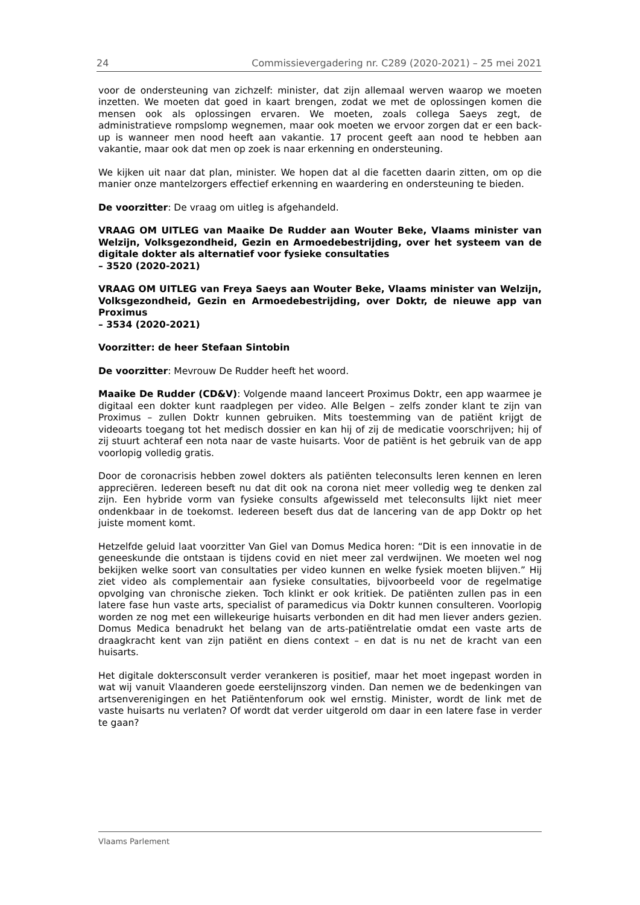24 Commissievergadering nr. C289 (2020-2021) – 25 mei 2021
voor de ondersteuning van zichzelf: minister, dat zijn allemaal werven waarop we moeten inzetten. We moeten dat goed in kaart brengen, zodat we met de oplossingen komen die mensen ook als oplossingen ervaren. We moeten, zoals collega Saeys zegt, de administratieve rompslomp wegnemen, maar ook moeten we ervoor zorgen dat er een back-up is wanneer men nood heeft aan vakantie. 17 procent geeft aan nood te hebben aan vakantie, maar ook dat men op zoek is naar erkenning en ondersteuning.
We kijken uit naar dat plan, minister. We hopen dat al die facetten daarin zitten, om op die manier onze mantelzorgers effectief erkenning en waardering en ondersteuning te bieden.
De voorzitter: De vraag om uitleg is afgehandeld.
VRAAG OM UITLEG van Maaike De Rudder aan Wouter Beke, Vlaams minister van Welzijn, Volksgezondheid, Gezin en Armoedebestrijding, over het systeem van de digitale dokter als alternatief voor fysieke consultaties
– 3520 (2020-2021)
VRAAG OM UITLEG van Freya Saeys aan Wouter Beke, Vlaams minister van Welzijn, Volksgezondheid, Gezin en Armoedebestrijding, over Doktr, de nieuwe app van Proximus
– 3534 (2020-2021)
Voorzitter: de heer Stefaan Sintobin
De voorzitter: Mevrouw De Rudder heeft het woord.
Maaike De Rudder (CD&V): Volgende maand lanceert Proximus Doktr, een app waarmee je digitaal een dokter kunt raadplegen per video. Alle Belgen – zelfs zonder klant te zijn van Proximus – zullen Doktr kunnen gebruiken. Mits toestemming van de patiënt krijgt de videoarts toegang tot het medisch dossier en kan hij of zij de medicatie voorschrijven; hij of zij stuurt achteraf een nota naar de vaste huisarts. Voor de patiënt is het gebruik van de app voorlopig volledig gratis.
Door de coronacrisis hebben zowel dokters als patiënten teleconsults leren kennen en leren appreciëren. Iedereen beseft nu dat dit ook na corona niet meer volledig weg te denken zal zijn. Een hybride vorm van fysieke consults afgewisseld met teleconsults lijkt niet meer ondenkbaar in de toekomst. Iedereen beseft dus dat de lancering van de app Doktr op het juiste moment komt.
Hetzelfde geluid laat voorzitter Van Giel van Domus Medica horen: “Dit is een innovatie in de geneeskunde die ontstaan is tijdens covid en niet meer zal verdwijnen. We moeten wel nog bekijken welke soort van consultaties per video kunnen en welke fysiek moeten blijven.” Hij ziet video als complementair aan fysieke consultaties, bijvoorbeeld voor de regelmatige opvolging van chronische zieken. Toch klinkt er ook kritiek. De patiënten zullen pas in een latere fase hun vaste arts, specialist of paramedicus via Doktr kunnen consulteren. Voorlopig worden ze nog met een willekeurige huisarts verbonden en dit had men liever anders gezien. Domus Medica benadrukt het belang van de arts-patiëntrelatie omdat een vaste arts de draagkracht kent van zijn patiënt en diens context – en dat is nu net de kracht van een huisarts.
Het digitale doktersconsult verder verankeren is positief, maar het moet ingepast worden in wat wij vanuit Vlaanderen goede eerstelijnszorg vinden. Dan nemen we de bedenkingen van artsenverenigingen en het Patiëntenforum ook wel ernstig. Minister, wordt de link met de vaste huisarts nu verlaten? Of wordt dat verder uitgerold om daar in een latere fase in verder te gaan?
Vlaams Parlement